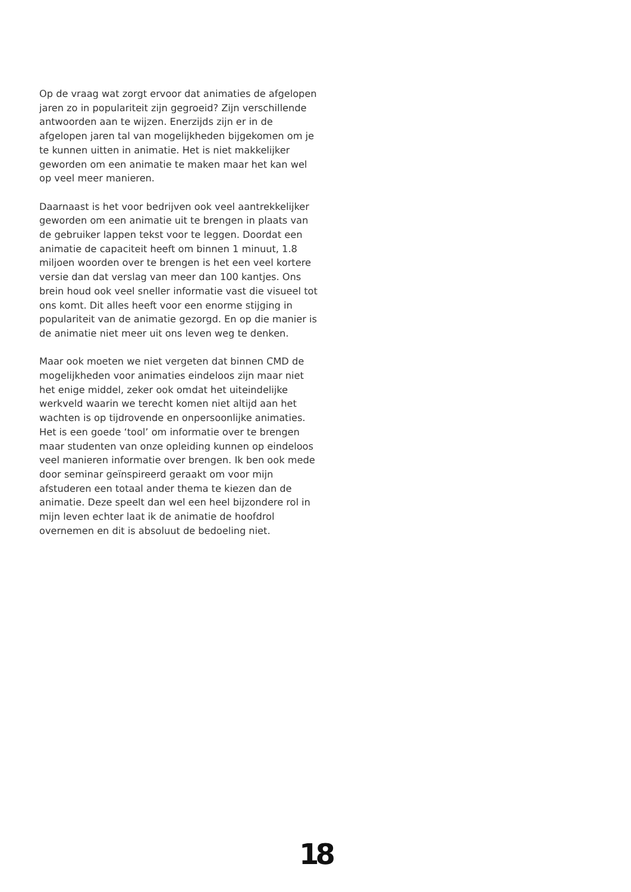Op de vraag wat zorgt ervoor dat animaties de afgelopen jaren zo in populariteit zijn gegroeid? Zijn verschillende antwoorden aan te wijzen. Enerzijds zijn er in de afgelopen jaren tal van mogelijkheden bijgekomen om je te kunnen uitten in animatie. Het is niet makkelijker geworden om een animatie te maken maar het kan wel op veel meer manieren.
Daarnaast is het voor bedrijven ook veel aantrekkelijker geworden om een animatie uit te brengen in plaats van de gebruiker lappen tekst voor te leggen. Doordat een animatie de capaciteit heeft om binnen 1 minuut, 1.8 miljoen woorden over te brengen is het een veel kortere versie dan dat verslag van meer dan 100 kantjes. Ons brein houd ook veel sneller informatie vast die visueel tot ons komt. Dit alles heeft voor een enorme stijging in populariteit van de animatie gezorgd. En op die manier is de animatie niet meer uit ons leven weg te denken.
Maar ook moeten we niet vergeten dat binnen CMD de mogelijkheden voor animaties eindeloos zijn maar niet het enige middel, zeker ook omdat het uiteindelijke werkveld waarin we terecht komen niet altijd aan het wachten is op tijdrovende en onpersoonlijke animaties. Het is een goede ‘tool’ om informatie over te brengen maar studenten van onze opleiding kunnen op eindeloos veel manieren informatie over brengen. Ik ben ook mede door seminar geïnspireerd geraakt om voor mijn afstuderen een totaal ander thema te kiezen dan de animatie. Deze speelt dan wel een heel bijzondere rol in mijn leven echter laat ik de animatie de hoofdrol overnemen en dit is absoluut de bedoeling niet.
18